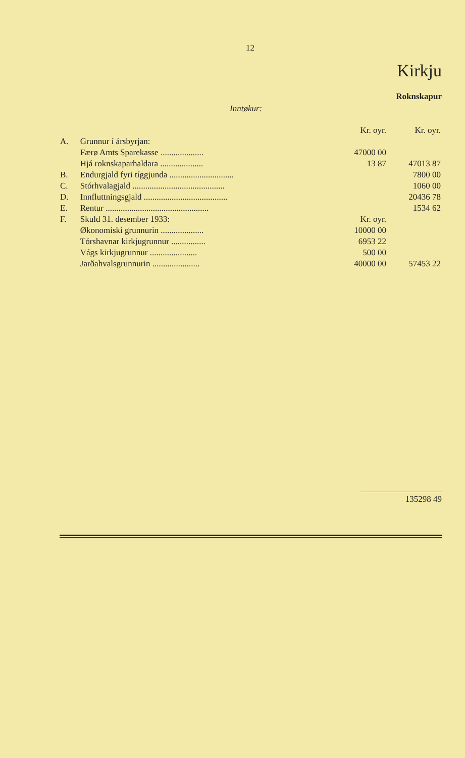12
Kirkju
Roknskapur
Inntøkur:
| | | Kr. oyr. | Kr. oyr. |
| --- | --- | --- | --- |
| A. | Grunnur í ársbyrjan: | | |
| | Færø Amts Sparekasse .................... | 47000 00 | |
| | Hjá roknskaparhaldara .................... | 13 87 | 47013 87 |
| B. | Endurgjald fyri tíggjunda .............................. | | 7800 00 |
| C. | Stórhvalagjald ........................................... | | 1060 00 |
| D. | Innfluttningsgjald ....................................... | | 20436 78 |
| E. | Rentur ................................................ | | 1534 62 |
| F. | Skuld 31. desember 1933: | Kr. oyr. | |
| | Økonomiski grunnurin .................... | 10000 00 | |
| | Tórshavnar kirkjugrunnur ................ | 6953 22 | |
| | Vágs kirkjugrunnur ...................... | 500 00 | |
| | Jarðahvalsgrunnurin ...................... | 40000 00 | 57453 22 |
135298 49